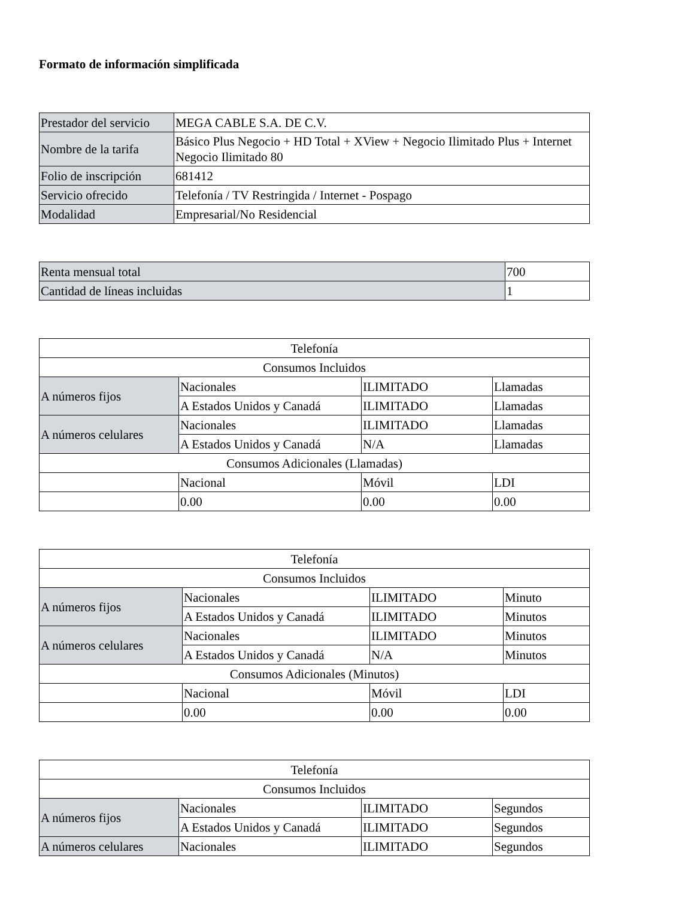Formato de información simplificada
| Prestador del servicio | MEGA CABLE S.A. DE C.V. |
| Nombre de la tarifa | Básico Plus Negocio + HD Total + XView + Negocio Ilimitado Plus + Internet Negocio Ilimitado 80 |
| Folio de inscripción | 681412 |
| Servicio ofrecido | Telefonía / TV Restringida / Internet - Pospago |
| Modalidad | Empresarial/No Residencial |
| Renta mensual total | 700 |
| Cantidad de líneas incluidas | 1 |
| Telefonía | | | |
| --- | --- | --- | --- |
| Consumos Incluidos | | | |
| A números fijos | Nacionales | ILIMITADO | Llamadas |
| | A Estados Unidos y Canadá | ILIMITADO | Llamadas |
| A números celulares | Nacionales | ILIMITADO | Llamadas |
| | A Estados Unidos y Canadá | N/A | Llamadas |
| Consumos Adicionales (Llamadas) | | | |
| | Nacional | Móvil | LDI |
| | 0.00 | 0.00 | 0.00 |
| Telefonía | | | |
| --- | --- | --- | --- |
| Consumos Incluidos | | | |
| A números fijos | Nacionales | ILIMITADO | Minuto |
| | A Estados Unidos y Canadá | ILIMITADO | Minutos |
| A números celulares | Nacionales | ILIMITADO | Minutos |
| | A Estados Unidos y Canadá | N/A | Minutos |
| Consumos Adicionales (Minutos) | | | |
| | Nacional | Móvil | LDI |
| | 0.00 | 0.00 | 0.00 |
| Telefonía | | | |
| --- | --- | --- | --- |
| Consumos Incluidos | | | |
| A números fijos | Nacionales | ILIMITADO | Segundos |
| | A Estados Unidos y Canadá | ILIMITADO | Segundos |
| A números celulares | Nacionales | ILIMITADO | Segundos |